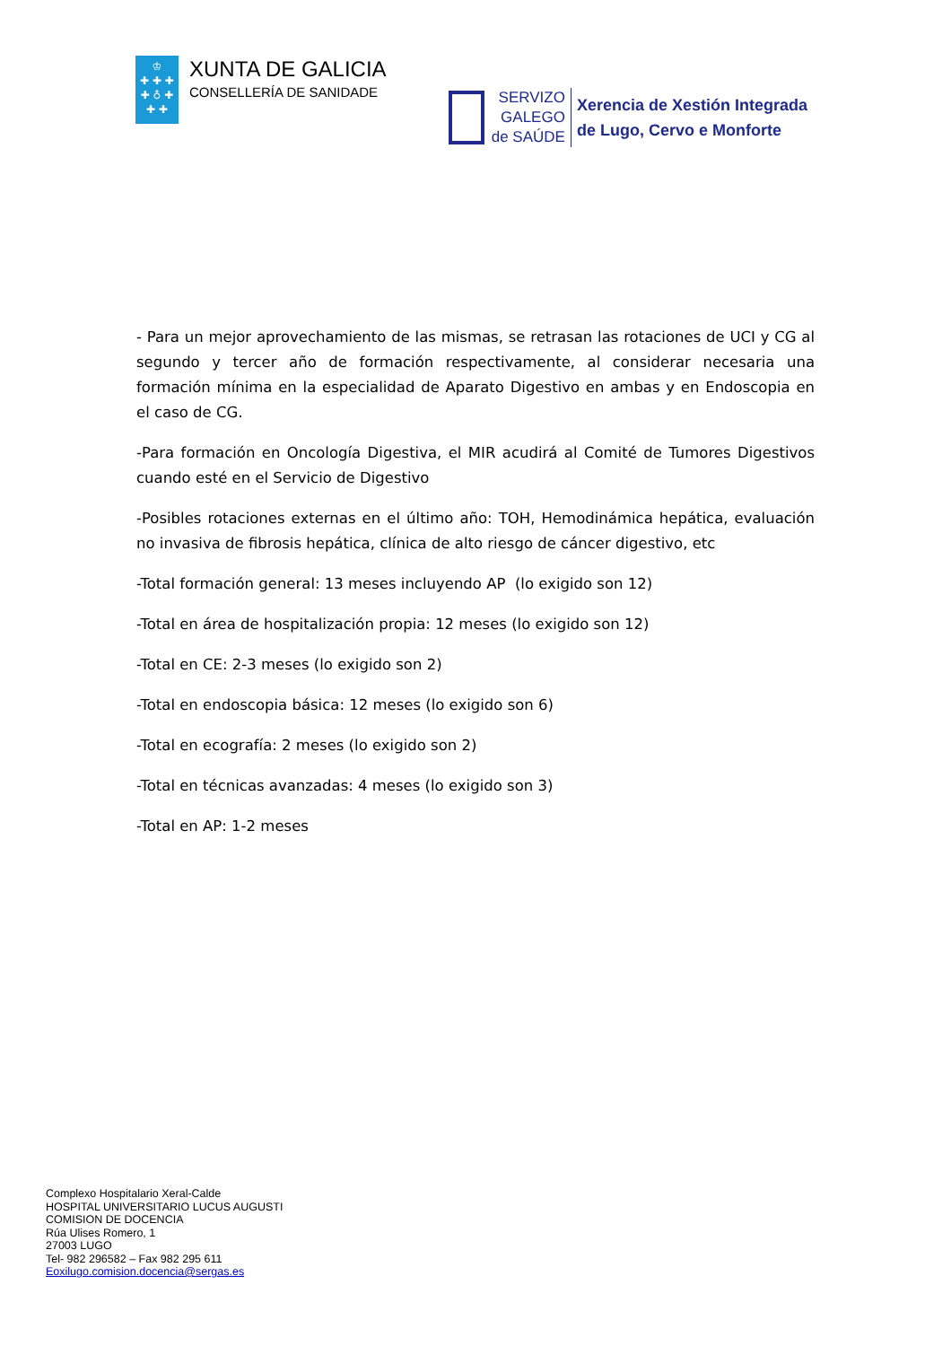♔
✚ ✚ ✚
✚ ♁ ✚
✚ ✚
XUNTA DE GALICIA
CONSELLERÍA DE SANIDADE
SERVIZO
GALEGO
de SAÚDE
Xerencia de Xestión Integrada
de Lugo, Cervo e Monforte
- Para un mejor aprovechamiento de las mismas, se retrasan las rotaciones de UCI y CG al segundo y tercer año de formación respectivamente, al considerar necesaria una formación mínima en la especialidad de Aparato Digestivo en ambas y en Endoscopia en el caso de CG.
-Para formación en Oncología Digestiva, el MIR acudirá al Comité de Tumores Digestivos cuando esté en el Servicio de Digestivo
-Posibles rotaciones externas en el último año: TOH, Hemodinámica hepática, evaluación no invasiva de fibrosis hepática, clínica de alto riesgo de cáncer digestivo, etc
-Total formación general: 13 meses incluyendo AP (lo exigido son 12)
-Total en área de hospitalización propia: 12 meses (lo exigido son 12)
-Total en CE: 2-3 meses (lo exigido son 2)
-Total en endoscopia básica: 12 meses (lo exigido son 6)
-Total en ecografía: 2 meses (lo exigido son 2)
-Total en técnicas avanzadas: 4 meses (lo exigido son 3)
-Total en AP: 1-2 meses
Complexo Hospitalario Xeral-Calde
HOSPITAL UNIVERSITARIO LUCUS AUGUSTI
COMISION DE DOCENCIA
Rúa Ulises Romero, 1
27003 LUGO
Tel- 982 296582 – Fax 982 295 611
Eoxilugo.comision.docencia@sergas.es